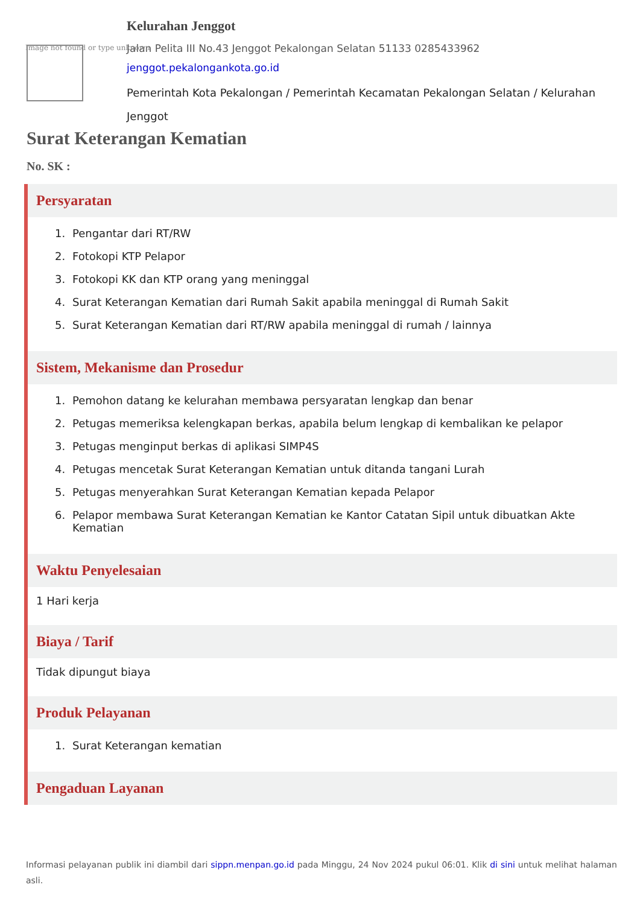Image not found or type unknown
Kelurahan Jenggot
Jalan Pelita III No.43 Jenggot Pekalongan Selatan 51133 0285433962
jenggot.pekalongankota.go.id
Pemerintah Kota Pekalongan / Pemerintah Kecamatan Pekalongan Selatan / Kelurahan Jenggot
Surat Keterangan Kematian
No. SK :
Persyaratan
1. Pengantar dari RT/RW
2. Fotokopi KTP Pelapor
3. Fotokopi KK dan KTP orang yang meninggal
4. Surat Keterangan Kematian dari Rumah Sakit apabila meninggal di Rumah Sakit
5. Surat Keterangan Kematian dari RT/RW apabila meninggal di rumah / lainnya
Sistem, Mekanisme dan Prosedur
1. Pemohon datang ke kelurahan membawa persyaratan lengkap dan benar
2. Petugas memeriksa kelengkapan berkas, apabila belum lengkap di kembalikan ke pelapor
3. Petugas menginput berkas di aplikasi SIMP4S
4. Petugas mencetak Surat Keterangan Kematian untuk ditanda tangani Lurah
5. Petugas menyerahkan Surat Keterangan Kematian kepada Pelapor
6. Pelapor membawa Surat Keterangan Kematian ke Kantor Catatan Sipil untuk dibuatkan Akte Kematian
Waktu Penyelesaian
1 Hari kerja
Biaya / Tarif
Tidak dipungut biaya
Produk Pelayanan
1. Surat Keterangan kematian
Pengaduan Layanan
Informasi pelayanan publik ini diambil dari sippn.menpan.go.id pada Minggu, 24 Nov 2024 pukul 06:01. Klik di sini untuk melihat halaman asli.